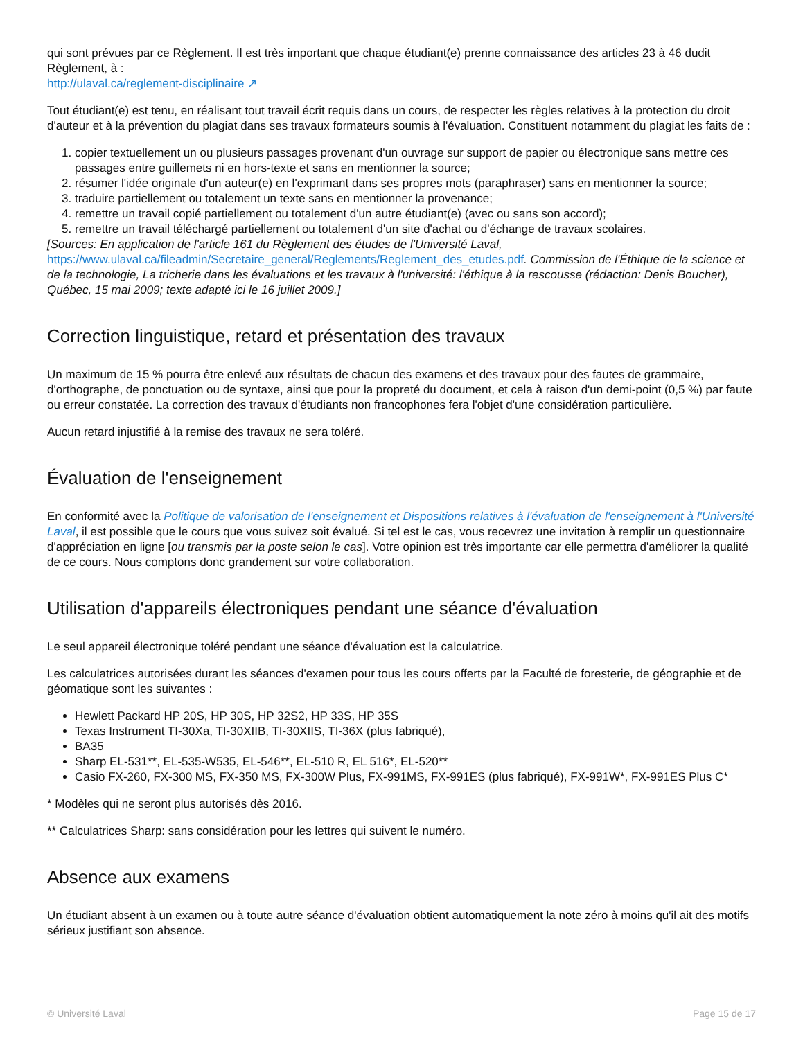qui sont prévues par ce Règlement. Il est très important que chaque étudiant(e) prenne connaissance des articles 23 à 46 dudit Règlement, à :
http://ulaval.ca/reglement-disciplinaire ↗
Tout étudiant(e) est tenu, en réalisant tout travail écrit requis dans un cours, de respecter les règles relatives à la protection du droit d'auteur et à la prévention du plagiat dans ses travaux formateurs soumis à l'évaluation. Constituent notamment du plagiat les faits de :
1. copier textuellement un ou plusieurs passages provenant d'un ouvrage sur support de papier ou électronique sans mettre ces passages entre guillemets ni en hors-texte et sans en mentionner la source;
2. résumer l'idée originale d'un auteur(e) en l'exprimant dans ses propres mots (paraphraser) sans en mentionner la source;
3. traduire partiellement ou totalement un texte sans en mentionner la provenance;
4. remettre un travail copié partiellement ou totalement d'un autre étudiant(e) (avec ou sans son accord);
5. remettre un travail téléchargé partiellement ou totalement d'un site d'achat ou d'échange de travaux scolaires.
[Sources: En application de l'article 161 du Règlement des études de l'Université Laval, https://www.ulaval.ca/fileadmin/Secretaire_general/Reglements/Reglement_des_etudes.pdf. Commission de l'Éthique de la science et de la technologie, La tricherie dans les évaluations et les travaux à l'université: l'éthique à la rescousse (rédaction: Denis Boucher), Québec, 15 mai 2009; texte adapté ici le 16 juillet 2009.]
Correction linguistique, retard et présentation des travaux
Un maximum de 15 % pourra être enlevé aux résultats de chacun des examens et des travaux pour des fautes de grammaire, d'orthographe, de ponctuation ou de syntaxe, ainsi que pour la propreté du document, et cela à raison d'un demi-point (0,5 %) par faute ou erreur constatée. La correction des travaux d'étudiants non francophones fera l'objet d'une considération particulière.
Aucun retard injustifié à la remise des travaux ne sera toléré.
Évaluation de l'enseignement
En conformité avec la Politique de valorisation de l'enseignement et Dispositions relatives à l'évaluation de l'enseignement à l'Université Laval, il est possible que le cours que vous suivez soit évalué. Si tel est le cas, vous recevrez une invitation à remplir un questionnaire d'appréciation en ligne [ou transmis par la poste selon le cas]. Votre opinion est très importante car elle permettra d'améliorer la qualité de ce cours. Nous comptons donc grandement sur votre collaboration.
Utilisation d'appareils électroniques pendant une séance d'évaluation
Le seul appareil électronique toléré pendant une séance d'évaluation est la calculatrice.
Les calculatrices autorisées durant les séances d'examen pour tous les cours offerts par la Faculté de foresterie, de géographie et de géomatique sont les suivantes :
Hewlett Packard HP 20S, HP 30S, HP 32S2, HP 33S, HP 35S
Texas Instrument TI-30Xa, TI-30XIIB, TI-30XIIS, TI-36X (plus fabriqué),
BA35
Sharp EL-531**, EL-535-W535, EL-546**, EL-510 R, EL 516*, EL-520**
Casio FX-260, FX-300 MS, FX-350 MS, FX-300W Plus, FX-991MS, FX-991ES (plus fabriqué), FX-991W*, FX-991ES Plus C*
* Modèles qui ne seront plus autorisés dès 2016.
** Calculatrices Sharp: sans considération pour les lettres qui suivent le numéro.
Absence aux examens
Un étudiant absent à un examen ou à toute autre séance d'évaluation obtient automatiquement la note zéro à moins qu'il ait des motifs sérieux justifiant son absence.
© Université Laval Page 15 de 17